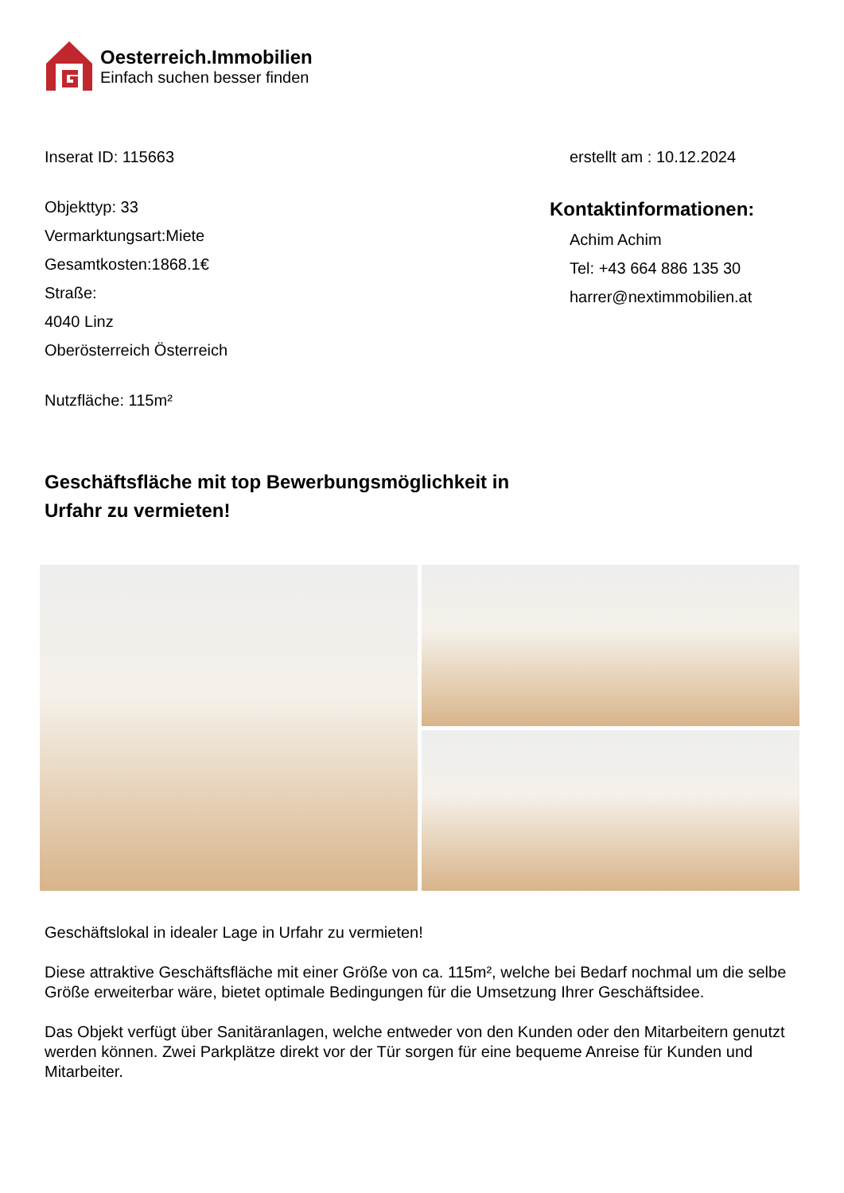Oesterreich.Immobilien
Einfach suchen besser finden
Inserat ID: 115663 erstellt am : 10.12.2024
Objekttyp: 33
Vermarktungsart:Miete
Gesamtkosten:1868.1€
Straße:
4040 Linz
Oberösterreich Österreich
Nutzfläche: 115m²
Kontaktinformationen:
Achim Achim
Tel: +43 664 886 135 30
harrer@nextimmobilien.at
Geschäftsfläche mit top Bewerbungsmöglichkeit in Urfahr zu vermieten!
Geschäftslokal in idealer Lage in Urfahr zu vermieten!
Diese attraktive Geschäftsfläche mit einer Größe von ca. 115m², welche bei Bedarf nochmal um die selbe Größe erweiterbar wäre, bietet optimale Bedingungen für die Umsetzung Ihrer Geschäftsidee.
Das Objekt verfügt über Sanitäranlagen, welche entweder von den Kunden oder den Mitarbeitern genutzt werden können. Zwei Parkplätze direkt vor der Tür sorgen für eine bequeme Anreise für Kunden und Mitarbeiter.